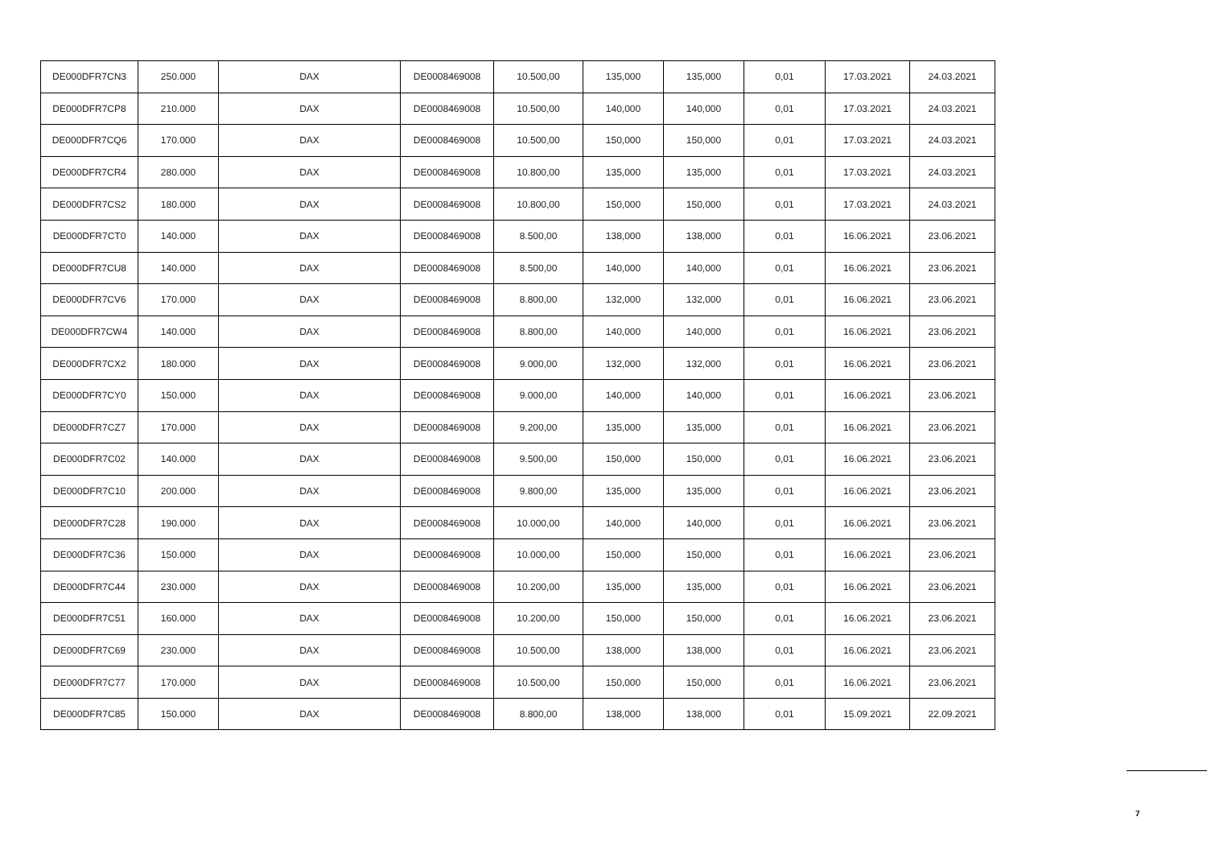| DE000DFR7CN3 | 250.000 | DAX | DE0008469008 | 10.500,00 | 135,000 | 135,000 | 0,01 | 17.03.2021 | 24.03.2021 |
| DE000DFR7CP8 | 210.000 | DAX | DE0008469008 | 10.500,00 | 140,000 | 140,000 | 0,01 | 17.03.2021 | 24.03.2021 |
| DE000DFR7CQ6 | 170.000 | DAX | DE0008469008 | 10.500,00 | 150,000 | 150,000 | 0,01 | 17.03.2021 | 24.03.2021 |
| DE000DFR7CR4 | 280.000 | DAX | DE0008469008 | 10.800,00 | 135,000 | 135,000 | 0,01 | 17.03.2021 | 24.03.2021 |
| DE000DFR7CS2 | 180.000 | DAX | DE0008469008 | 10.800,00 | 150,000 | 150,000 | 0,01 | 17.03.2021 | 24.03.2021 |
| DE000DFR7CT0 | 140.000 | DAX | DE0008469008 | 8.500,00 | 138,000 | 138,000 | 0,01 | 16.06.2021 | 23.06.2021 |
| DE000DFR7CU8 | 140.000 | DAX | DE0008469008 | 8.500,00 | 140,000 | 140,000 | 0,01 | 16.06.2021 | 23.06.2021 |
| DE000DFR7CV6 | 170.000 | DAX | DE0008469008 | 8.800,00 | 132,000 | 132,000 | 0,01 | 16.06.2021 | 23.06.2021 |
| DE000DFR7CW4 | 140.000 | DAX | DE0008469008 | 8.800,00 | 140,000 | 140,000 | 0,01 | 16.06.2021 | 23.06.2021 |
| DE000DFR7CX2 | 180.000 | DAX | DE0008469008 | 9.000,00 | 132,000 | 132,000 | 0,01 | 16.06.2021 | 23.06.2021 |
| DE000DFR7CY0 | 150.000 | DAX | DE0008469008 | 9.000,00 | 140,000 | 140,000 | 0,01 | 16.06.2021 | 23.06.2021 |
| DE000DFR7CZ7 | 170.000 | DAX | DE0008469008 | 9.200,00 | 135,000 | 135,000 | 0,01 | 16.06.2021 | 23.06.2021 |
| DE000DFR7C02 | 140.000 | DAX | DE0008469008 | 9.500,00 | 150,000 | 150,000 | 0,01 | 16.06.2021 | 23.06.2021 |
| DE000DFR7C10 | 200.000 | DAX | DE0008469008 | 9.800,00 | 135,000 | 135,000 | 0,01 | 16.06.2021 | 23.06.2021 |
| DE000DFR7C28 | 190.000 | DAX | DE0008469008 | 10.000,00 | 140,000 | 140,000 | 0,01 | 16.06.2021 | 23.06.2021 |
| DE000DFR7C36 | 150.000 | DAX | DE0008469008 | 10.000,00 | 150,000 | 150,000 | 0,01 | 16.06.2021 | 23.06.2021 |
| DE000DFR7C44 | 230.000 | DAX | DE0008469008 | 10.200,00 | 135,000 | 135,000 | 0,01 | 16.06.2021 | 23.06.2021 |
| DE000DFR7C51 | 160.000 | DAX | DE0008469008 | 10.200,00 | 150,000 | 150,000 | 0,01 | 16.06.2021 | 23.06.2021 |
| DE000DFR7C69 | 230.000 | DAX | DE0008469008 | 10.500,00 | 138,000 | 138,000 | 0,01 | 16.06.2021 | 23.06.2021 |
| DE000DFR7C77 | 170.000 | DAX | DE0008469008 | 10.500,00 | 150,000 | 150,000 | 0,01 | 16.06.2021 | 23.06.2021 |
| DE000DFR7C85 | 150.000 | DAX | DE0008469008 | 8.800,00 | 138,000 | 138,000 | 0,01 | 15.09.2021 | 22.09.2021 |
7